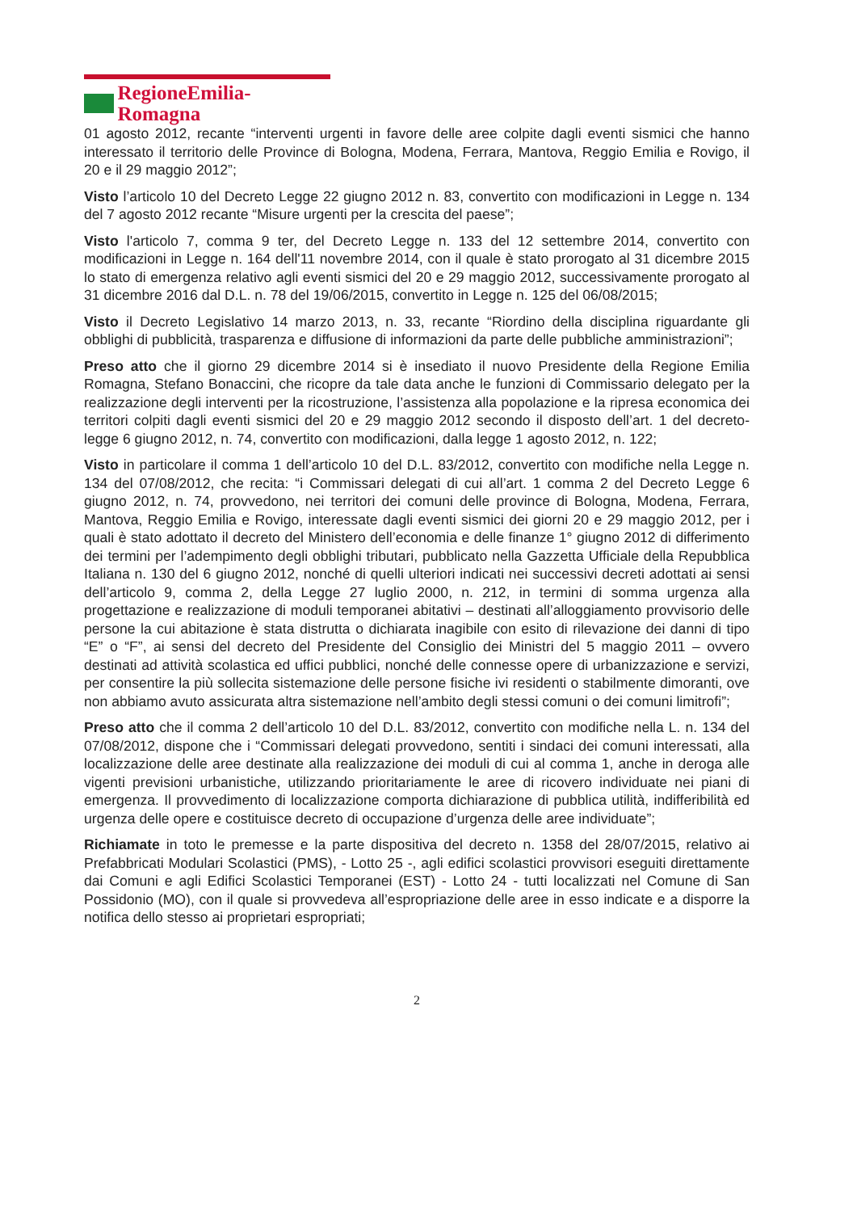RegioneEmilia-Romagna
01 agosto 2012, recante “interventi urgenti in favore delle aree colpite dagli eventi sismici che hanno interessato il territorio delle Province di Bologna, Modena, Ferrara, Mantova, Reggio Emilia e Rovigo, il 20 e il 29 maggio 2012”;
Visto l’articolo 10 del Decreto Legge 22 giugno 2012 n. 83, convertito con modificazioni in Legge n. 134 del 7 agosto 2012 recante “Misure urgenti per la crescita del paese”;
Visto l'articolo 7, comma 9 ter, del Decreto Legge n. 133 del 12 settembre 2014, convertito con modificazioni in Legge n. 164 dell'11 novembre 2014, con il quale è stato prorogato al 31 dicembre 2015 lo stato di emergenza relativo agli eventi sismici del 20 e 29 maggio 2012, successivamente prorogato al 31 dicembre 2016 dal D.L. n. 78 del 19/06/2015, convertito in Legge n. 125 del 06/08/2015;
Visto il Decreto Legislativo 14 marzo 2013, n. 33, recante “Riordino della disciplina riguardante gli obblighi di pubblicità, trasparenza e diffusione di informazioni da parte delle pubbliche amministrazioni”;
Preso atto che il giorno 29 dicembre 2014 si è insediato il nuovo Presidente della Regione Emilia Romagna, Stefano Bonaccini, che ricopre da tale data anche le funzioni di Commissario delegato per la realizzazione degli interventi per la ricostruzione, l’assistenza alla popolazione e la ripresa economica dei territori colpiti dagli eventi sismici del 20 e 29 maggio 2012 secondo il disposto dell’art. 1 del decreto-legge 6 giugno 2012, n. 74, convertito con modificazioni, dalla legge 1 agosto 2012, n. 122;
Visto in particolare il comma 1 dell’articolo 10 del D.L. 83/2012, convertito con modifiche nella Legge n. 134 del 07/08/2012, che recita: “i Commissari delegati di cui all’art. 1 comma 2 del Decreto Legge 6 giugno 2012, n. 74, provvedono, nei territori dei comuni delle province di Bologna, Modena, Ferrara, Mantova, Reggio Emilia e Rovigo, interessate dagli eventi sismici dei giorni 20 e 29 maggio 2012, per i quali è stato adottato il decreto del Ministero dell’economia e delle finanze 1° giugno 2012 di differimento dei termini per l’adempimento degli obblighi tributari, pubblicato nella Gazzetta Ufficiale della Repubblica Italiana n. 130 del 6 giugno 2012, nonché di quelli ulteriori indicati nei successivi decreti adottati ai sensi dell’articolo 9, comma 2, della Legge 27 luglio 2000, n. 212, in termini di somma urgenza alla progettazione e realizzazione di moduli temporanei abitativi – destinati all’alloggiamento provvisorio delle persone la cui abitazione è stata distrutta o dichiarata inagibile con esito di rilevazione dei danni di tipo “E” o “F”, ai sensi del decreto del Presidente del Consiglio dei Ministri del 5 maggio 2011 – ovvero destinati ad attività scolastica ed uffici pubblici, nonché delle connesse opere di urbanizzazione e servizi, per consentire la più sollecita sistemazione delle persone fisiche ivi residenti o stabilmente dimoranti, ove non abbiamo avuto assicurata altra sistemazione nell’ambito degli stessi comuni o dei comuni limitrofi”;
Preso atto che il comma 2 dell’articolo 10 del D.L. 83/2012, convertito con modifiche nella L. n. 134 del 07/08/2012, dispone che i “Commissari delegati provvedono, sentiti i sindaci dei comuni interessati, alla localizzazione delle aree destinate alla realizzazione dei moduli di cui al comma 1, anche in deroga alle vigenti previsioni urbanistiche, utilizzando prioritariamente le aree di ricovero individuate nei piani di emergenza. Il provvedimento di localizzazione comporta dichiarazione di pubblica utilità, indifferibilità ed urgenza delle opere e costituisce decreto di occupazione d’urgenza delle aree individuate”;
Richiamate in toto le premesse e la parte dispositiva del decreto n. 1358 del 28/07/2015, relativo ai Prefabbricati Modulari Scolastici (PMS), - Lotto 25 -, agli edifici scolastici provvisori eseguiti direttamente dai Comuni e agli Edifici Scolastici Temporanei (EST) - Lotto 24 - tutti localizzati nel Comune di San Possidonio (MO), con il quale si provvedeva all’espropriazione delle aree in esso indicate e a disporre la notifica dello stesso ai proprietari espropriati;
2